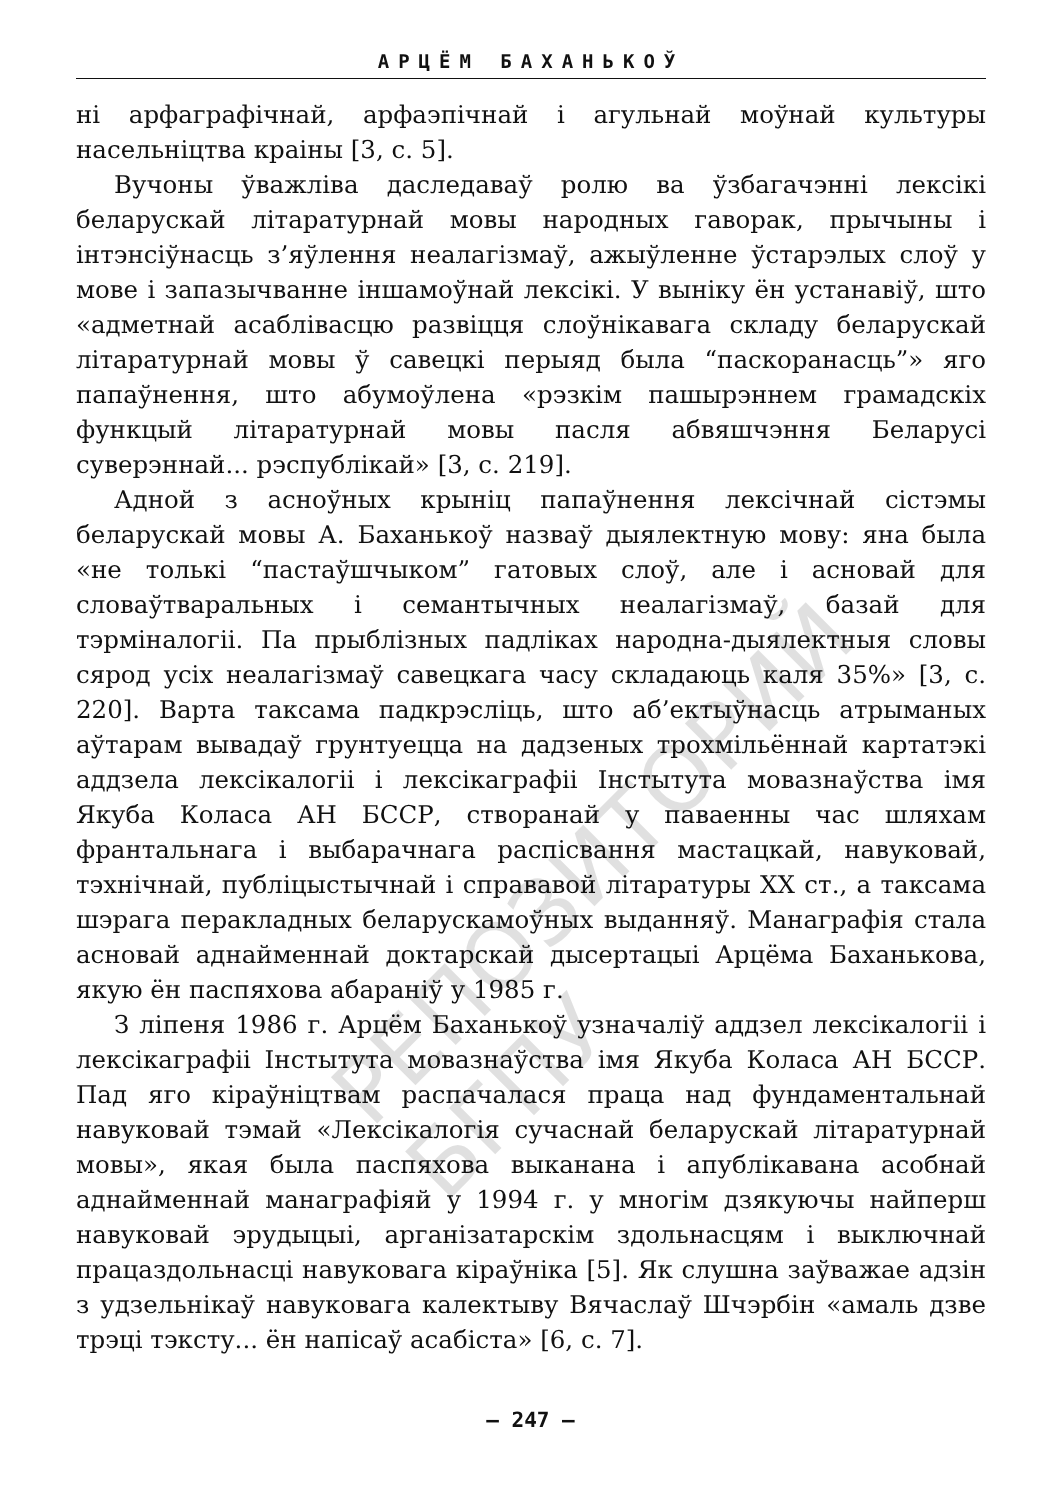АРЦЁМ БАХАНЬКОЎ
ні арфаграфічнай, арфаэпічнай і агульнай моўнай культуры насельніцтва краіны [3, с. 5].
Вучоны ўважліва даследаваў ролю ва ўзбагачэнні лексікі беларускай літаратурнай мовы народных гаворак, прычыны і інтэнсіўнасць з’яўлення неалагізмаў, ажыўленне ўстарэлых слоў у мове і запазычванне іншамоўнай лексікі. У выніку ён устанавіў, што «адметнай асаблівасцю развіцця слоўнікавага складу беларускай літаратурнай мовы ў савецкі перыяд была “паскоранасць”» яго папаўнення, што абумоўлена «рэзкім пашырэннем грамадскіх функцый літаратурнай мовы пасля абвяшчэння Беларусі суверэннай... рэспублікай» [3, с. 219].
Адной з асноўных крыніц папаўнення лексічнай сістэмы беларускай мовы А. Баханькоў назваў дыялектную мову: яна была «не толькі “пастаўшчыком” гатовых слоў, але і асновай для словаўтваральных і семантычных неалагізмаў, базай для тэрміналогіі. Па прыблізных падліках народна-дыялектныя словы сярод усіх неалагізмаў савецкага часу складаюць каля 35%» [3, с. 220]. Варта таксама падкрэсліць, што аб’ектыўнасць атрыманых аўтарам вывадаў грунтуецца на дадзеных трохмільённай картатэкі аддзела лексікалогіі і лексікаграфіі Інстытута мовазнаўства імя Якуба Коласа АН БССР, створанай у паваенны час шляхам франтальнага і выбарачнага распісвання мастацкай, навуковай, тэхнічнай, публіцыстычнай і справавой літаратуры XX ст., а таксама шэрага перакладных беларускамоўных выданняў. Манаграфія стала асновай аднайменнай доктарскай дысертацыі Арцёма Баханькова, якую ён паспяхова абараніў у 1985 г.
З ліпеня 1986 г. Арцём Баханькоў узначаліў аддзел лексікалогіі і лексікаграфіі Інстытута мовазнаўства імя Якуба Коласа АН БССР. Пад яго кіраўніцтвам распачалася праца над фундаментальнай навуковай тэмай «Лексікалогія сучаснай беларускай літаратурнай мовы», якая была паспяхова выканана і апублікавана асобнай аднайменнай манаграфіяй у 1994 г. у многім дзякуючы найперш навуковай эрудыцыі, арганізатарскім здольнасцям і выключнай працаздольнасці навуковага кіраўніка [5]. Як слушна заўважае адзін з удзельнікаў навуковага калектыву Вячаслаў Шчэрбін «амаль дзве трэці тэксту... ён напісаў асабіста» [6, с. 7].
РЕПОЗИТОРИЙ БГПУ
– 247 –